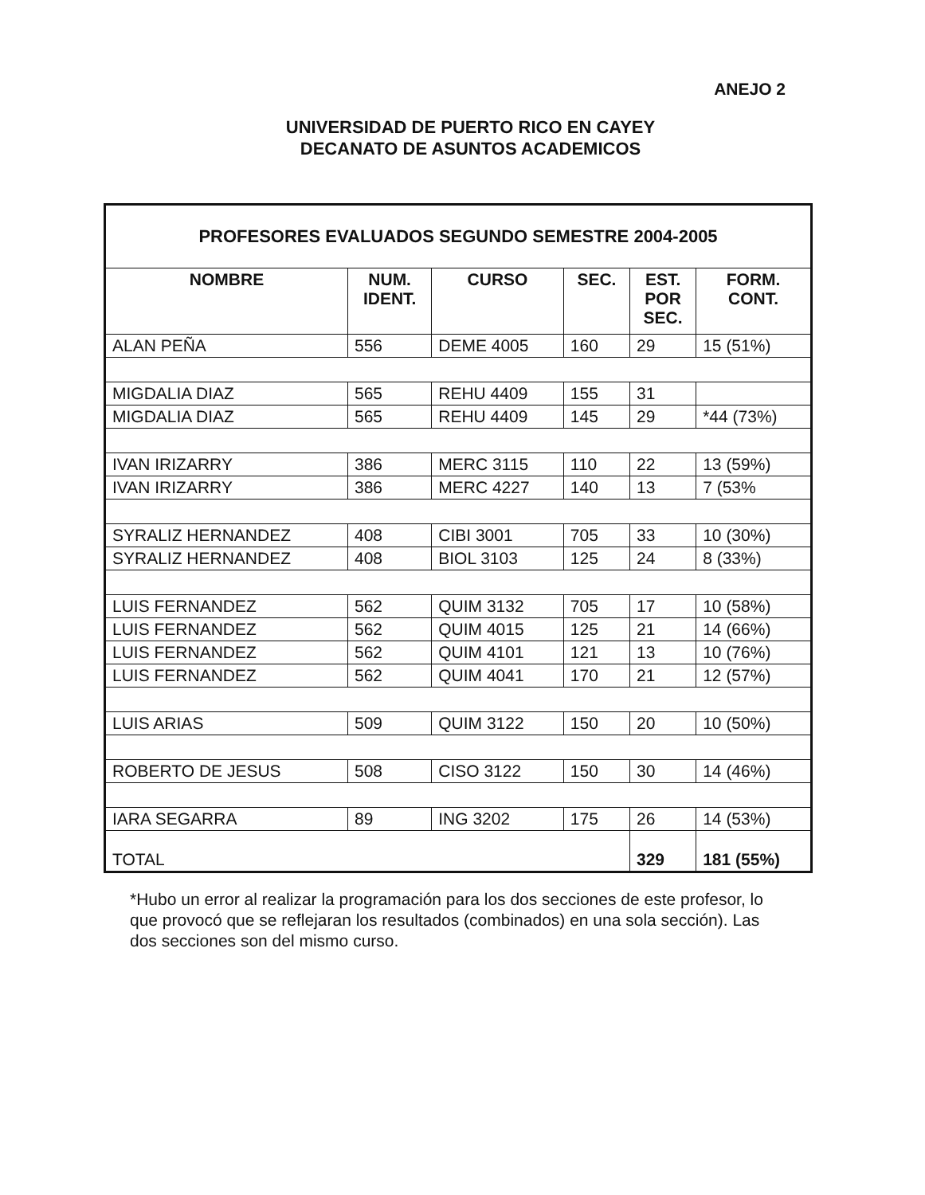ANEJO 2
UNIVERSIDAD DE PUERTO RICO EN CAYEY
DECANATO DE ASUNTOS ACADEMICOS
| PROFESORES EVALUADOS SEGUNDO SEMESTRE 2004-2005 | | | | | |
| NOMBRE | NUM. IDENT. | CURSO | SEC. | EST. POR SEC. | FORM. CONT. |
| ALAN PEÑA | 556 | DEME 4005 | 160 | 29 | 15 (51%) |
| MIGDALIA DIAZ | 565 | REHU 4409 | 155 | 31 | |
| MIGDALIA DIAZ | 565 | REHU 4409 | 145 | 29 | *44 (73%) |
| IVAN IRIZARRY | 386 | MERC 3115 | 110 | 22 | 13 (59%) |
| IVAN IRIZARRY | 386 | MERC 4227 | 140 | 13 | 7 (53% |
| SYRALIZ HERNANDEZ | 408 | CIBI 3001 | 705 | 33 | 10 (30%) |
| SYRALIZ HERNANDEZ | 408 | BIOL 3103 | 125 | 24 | 8 (33%) |
| LUIS FERNANDEZ | 562 | QUIM 3132 | 705 | 17 | 10 (58%) |
| LUIS FERNANDEZ | 562 | QUIM 4015 | 125 | 21 | 14 (66%) |
| LUIS FERNANDEZ | 562 | QUIM 4101 | 121 | 13 | 10 (76%) |
| LUIS FERNANDEZ | 562 | QUIM 4041 | 170 | 21 | 12 (57%) |
| LUIS ARIAS | 509 | QUIM 3122 | 150 | 20 | 10 (50%) |
| ROBERTO DE JESUS | 508 | CISO 3122 | 150 | 30 | 14 (46%) |
| IARA SEGARRA | 89 | ING 3202 | 175 | 26 | 14 (53%) |
| TOTAL | | | | 329 | 181 (55%) |
*Hubo un error al realizar la programación para los dos secciones de este profesor, lo que provocó que se reflejaran los resultados (combinados) en una sola sección). Las dos secciones son del mismo curso.